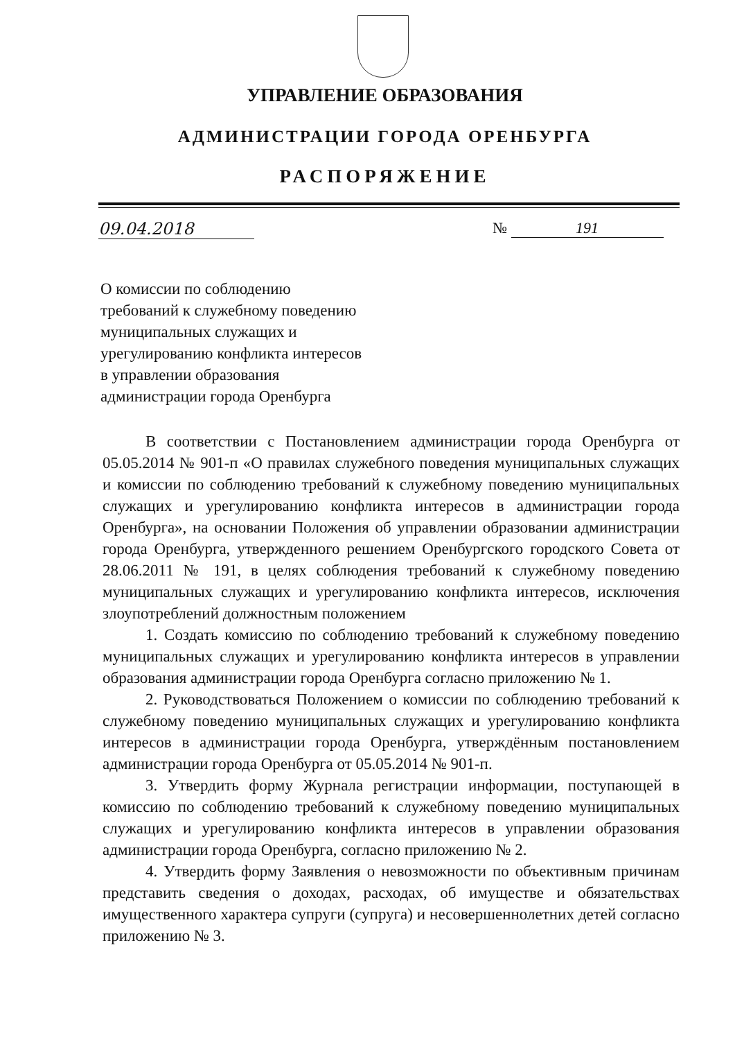УПРАВЛЕНИЕ ОБРАЗОВАНИЯ
АДМИНИСТРАЦИИ ГОРОДА ОРЕНБУРГА
РАСПОРЯЖЕНИЕ
09.04.2018 № 191
О комиссии по соблюдению
требований к служебному поведению
муниципальных служащих и
урегулированию конфликта интересов
в управлении образования
администрации города Оренбурга
В соответствии с Постановлением администрации города Оренбурга от 05.05.2014 № 901-п «О правилах служебного поведения муниципальных служащих и комиссии по соблюдению требований к служебному поведению муниципальных служащих и урегулированию конфликта интересов в администрации города Оренбурга», на основании Положения об управлении образовании администрации города Оренбурга, утвержденного решением Оренбургского городского Совета от 28.06.2011 № 191, в целях соблюдения требований к служебному поведению муниципальных служащих и урегулированию конфликта интересов, исключения злоупотреблений должностным положением
1. Создать комиссию по соблюдению требований к служебному поведению муниципальных служащих и урегулированию конфликта интересов в управлении образования администрации города Оренбурга согласно приложению № 1.
2. Руководствоваться Положением о комиссии по соблюдению требований к служебному поведению муниципальных служащих и урегулированию конфликта интересов в администрации города Оренбурга, утверждённым постановлением администрации города Оренбурга от 05.05.2014 № 901-п.
3. Утвердить форму Журнала регистрации информации, поступающей в комиссию по соблюдению требований к служебному поведению муниципальных служащих и урегулированию конфликта интересов в управлении образования администрации города Оренбурга, согласно приложению № 2.
4. Утвердить форму Заявления о невозможности по объективным причинам представить сведения о доходах, расходах, об имуществе и обязательствах имущественного характера супруги (супруга) и несовершеннолетних детей согласно приложению № 3.